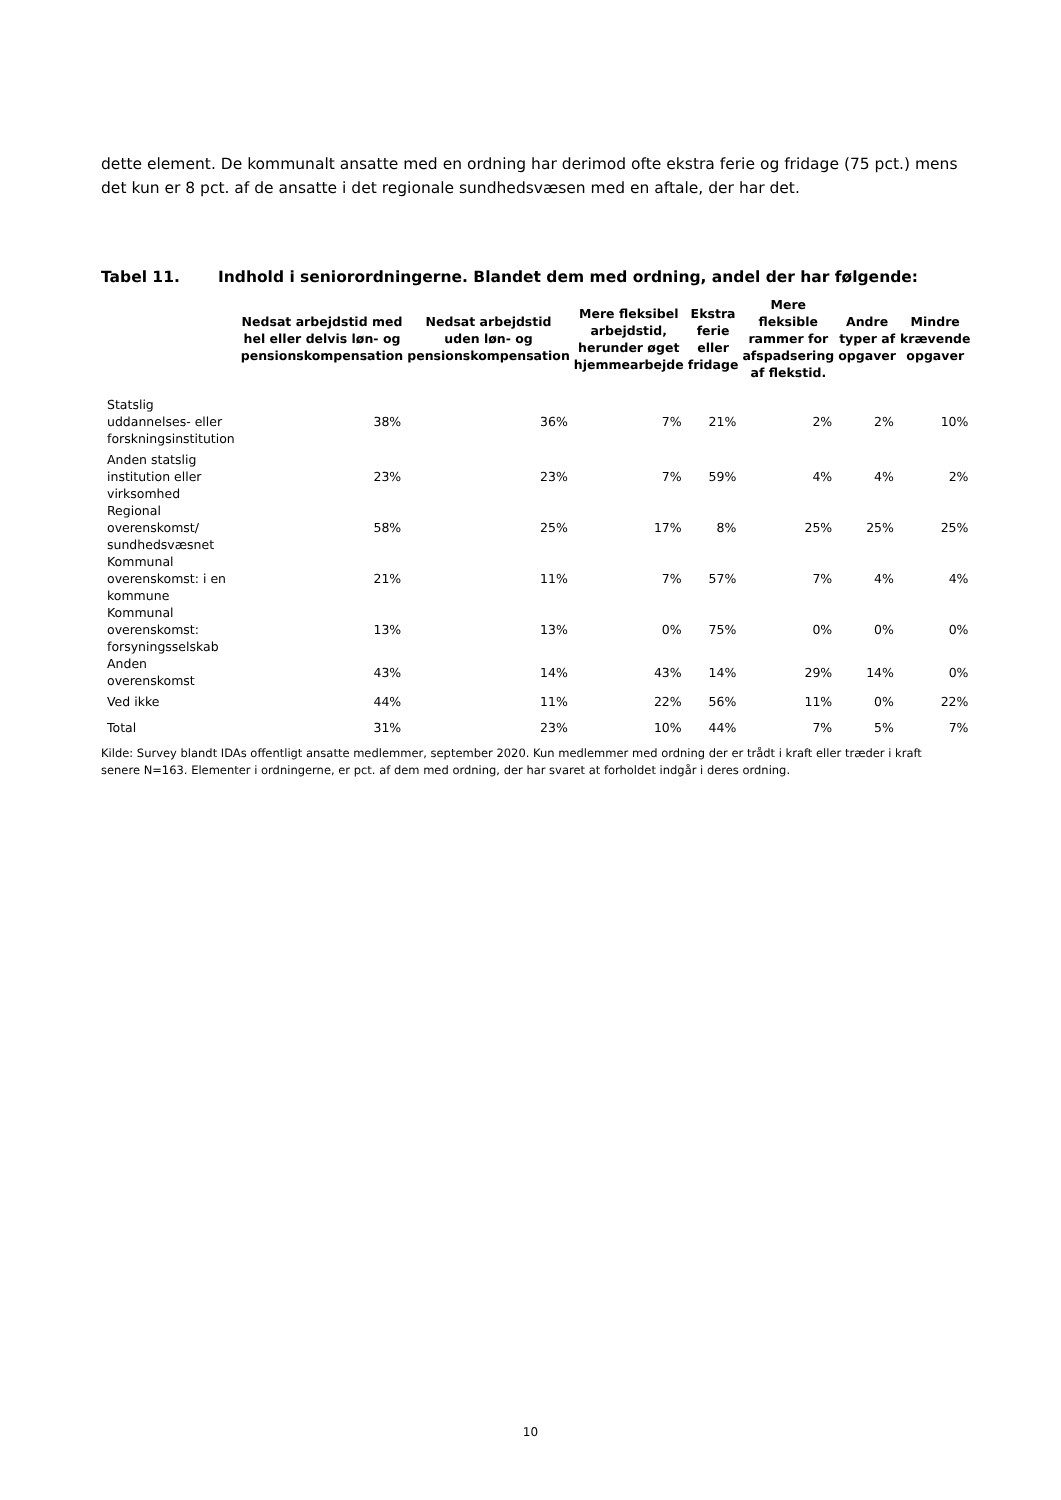dette element. De kommunalt ansatte med en ordning har derimod ofte ekstra ferie og fridage (75 pct.) mens det kun er 8 pct. af de ansatte i det regionale sundhedsvæsen med en aftale, der har det.
Tabel 11. Indhold i seniorordningerne. Blandet dem med ordning, andel der har følgende:
| | Nedsat arbejdstid med hel eller delvis løn- og pensionskompensation | Nedsat arbejdstid uden løn- og pensionskompensation | Mere fleksibel arbejdstid, herunder øget hjemmearbejde | Ekstra ferie eller fridage | Mere fleksible rammer for afspadsering af flekstid. | Andre typer af opgaver | Mindre krævende opgaver |
| --- | --- | --- | --- | --- | --- | --- | --- |
| Statslig uddannelses- eller forskningsinstitution | 38% | 36% | 7% | 21% | 2% | 2% | 10% |
| Anden statslig institution eller virksomhed | 23% | 23% | 7% | 59% | 4% | 4% | 2% |
| Regional overenskomst/ sundhedsvæsnet | 58% | 25% | 17% | 8% | 25% | 25% | 25% |
| Kommunal overenskomst: i en kommune | 21% | 11% | 7% | 57% | 7% | 4% | 4% |
| Kommunal overenskomst: forsyningsselskab | 13% | 13% | 0% | 75% | 0% | 0% | 0% |
| Anden overenskomst | 43% | 14% | 43% | 14% | 29% | 14% | 0% |
| Ved ikke | 44% | 11% | 22% | 56% | 11% | 0% | 22% |
| Total | 31% | 23% | 10% | 44% | 7% | 5% | 7% |
Kilde: Survey blandt IDAs offentligt ansatte medlemmer, september 2020. Kun medlemmer med ordning der er trådt i kraft eller træder i kraft senere N=163. Elementer i ordningerne, er pct. af dem med ordning, der har svaret at forholdet indgår i deres ordning.
10